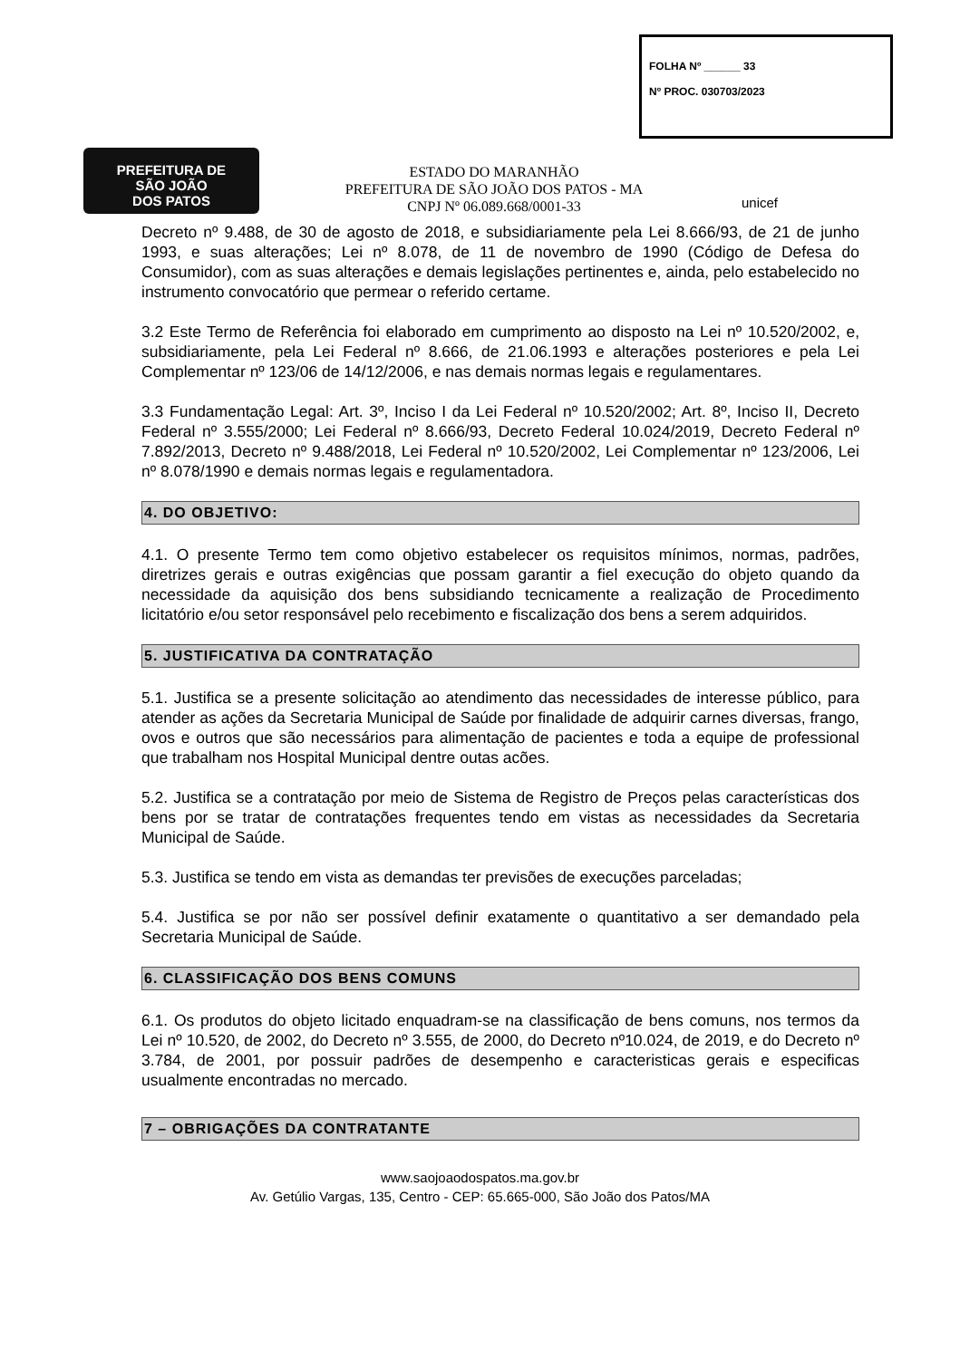FOLHA Nº ______ 33
Nº PROC. 030703/2023
PREFEITURA DE
SÃO JOÃO
DOS PATOS
ESTADO DO MARANHÃO
PREFEITURA DE SÃO JOÃO DOS PATOS - MA
CNPJ Nº 06.089.668/0001-33
unicef
Decreto nº 9.488, de 30 de agosto de 2018, e subsidiariamente pela Lei 8.666/93, de 21 de junho 1993, e suas alterações; Lei nº 8.078, de 11 de novembro de 1990 (Código de Defesa do Consumidor), com as suas alterações e demais legislações pertinentes e, ainda, pelo estabelecido no instrumento convocatório que permear o referido certame.
3.2 Este Termo de Referência foi elaborado em cumprimento ao disposto na Lei nº 10.520/2002, e, subsidiariamente, pela Lei Federal nº 8.666, de 21.06.1993 e alterações posteriores e pela Lei Complementar nº 123/06 de 14/12/2006, e nas demais normas legais e regulamentares.
3.3 Fundamentação Legal: Art. 3º, Inciso I da Lei Federal nº 10.520/2002; Art. 8º, Inciso II, Decreto Federal nº 3.555/2000; Lei Federal nº 8.666/93, Decreto Federal 10.024/2019, Decreto Federal nº 7.892/2013, Decreto nº 9.488/2018, Lei Federal nº 10.520/2002, Lei Complementar nº 123/2006, Lei nº 8.078/1990 e demais normas legais e regulamentadora.
4. DO OBJETIVO:
4.1. O presente Termo tem como objetivo estabelecer os requisitos mínimos, normas, padrões, diretrizes gerais e outras exigências que possam garantir a fiel execução do objeto quando da necessidade da aquisição dos bens subsidiando tecnicamente a realização de Procedimento licitatório e/ou setor responsável pelo recebimento e fiscalização dos bens a serem adquiridos.
5. JUSTIFICATIVA DA CONTRATAÇÃO
5.1. Justifica se a presente solicitação ao atendimento das necessidades de interesse público, para atender as ações da Secretaria Municipal de Saúde por finalidade de adquirir carnes diversas, frango, ovos e outros que são necessários para alimentação de pacientes e toda a equipe de professional que trabalham nos Hospital Municipal dentre outas acões.
5.2. Justifica se a contratação por meio de Sistema de Registro de Preços pelas características dos bens por se tratar de contratações frequentes tendo em vistas as necessidades da Secretaria Municipal de Saúde.
5.3. Justifica se tendo em vista as demandas ter previsões de execuções parceladas;
5.4. Justifica se por não ser possível definir exatamente o quantitativo a ser demandado pela Secretaria Municipal de Saúde.
6. CLASSIFICAÇÃO DOS BENS COMUNS
6.1. Os produtos do objeto licitado enquadram-se na classificação de bens comuns, nos termos da Lei nº 10.520, de 2002, do Decreto nº 3.555, de 2000, do Decreto nº10.024, de 2019, e do Decreto nº 3.784, de 2001, por possuir padrões de desempenho e caracteristicas gerais e especificas usualmente encontradas no mercado.
7 – OBRIGAÇÕES DA CONTRATANTE
www.saojoaodospatos.ma.gov.br
Av. Getúlio Vargas, 135, Centro - CEP: 65.665-000, São João dos Patos/MA